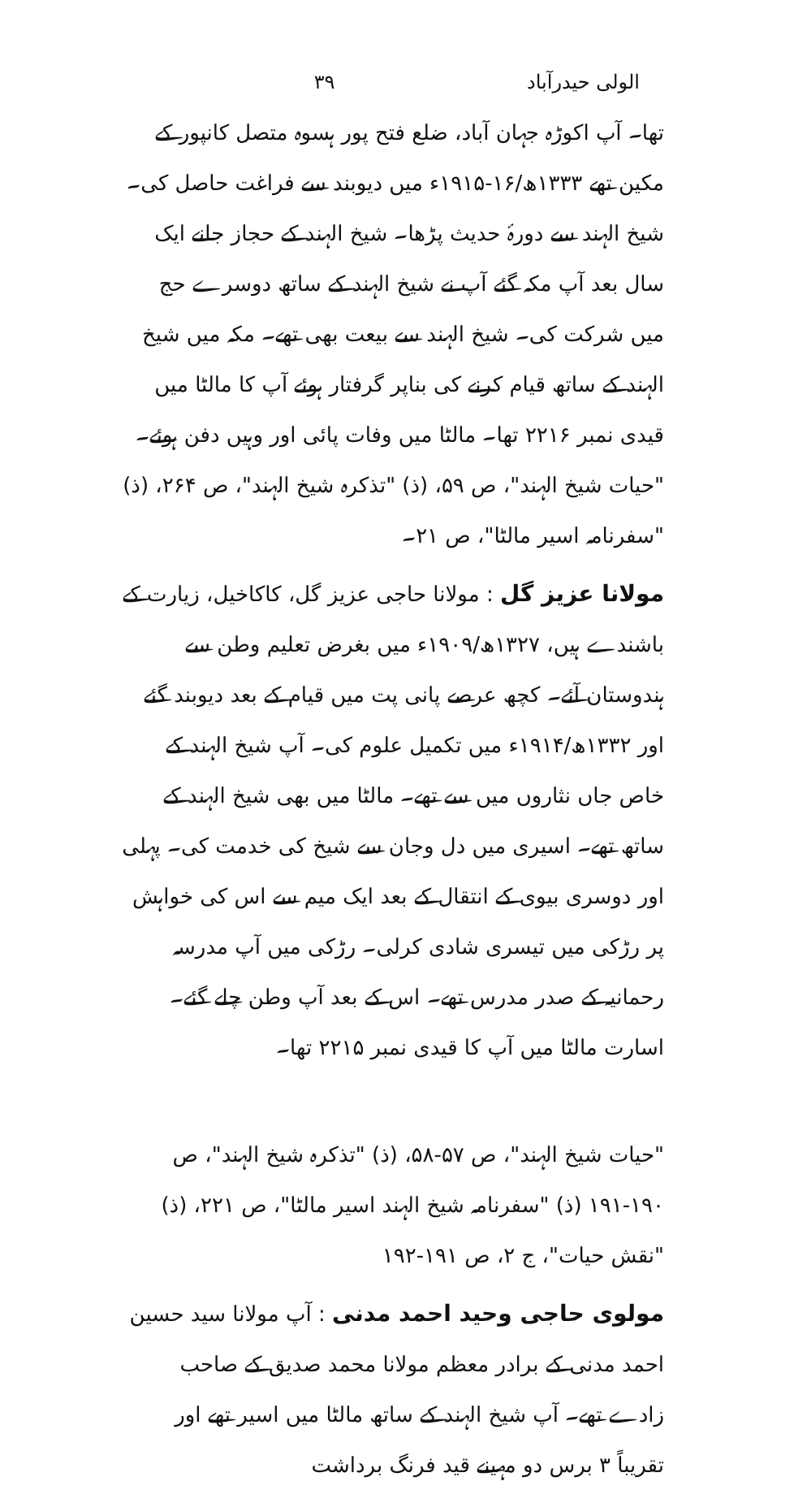الولی حیدرآباد ۳۹
تھا۔ آپ اکوڑہ جہان آباد، ضلع فتح پور ہسوہ متصل کانپور کے مکین تھے ۱۳۳۳ھ/۱۶-۱۹۱۵ء میں دیوبند سے فراغت حاصل کی۔ شیخ الہند سے دورۂ حدیث پڑھا۔ شیخ الہند کے حجاز جانے ایک سال بعد آپ مکہ گئے آپ نے شیخ الہند کے ساتھ دوسرے حج میں شرکت کی۔ شیخ الہند سے بیعت بھی تھے۔ مکہ میں شیخ الہند کے ساتھ قیام کرنے کی بناپر گرفتار ہوئے آپ کا مالٹا میں قیدی نمبر ۲۲۱۶ تھا۔ مالٹا میں وفات پائی اور وہیں دفن ہوئے۔ "حیات شیخ الہند"، ص ۵۹، (ذ) "تذکرہ شیخ الہند"، ص ۲۶۴، (ذ) "سفرنامہ اسیر مالٹا"، ص ۲۱۔
مولانا عزیز گل : مولانا حاجی عزیز گل، کاکاخیل، زیارت کے باشندے ہیں، ۱۳۲۷ھ/۱۹۰۹ء میں بغرض تعلیم وطن سے ہندوستان آئے۔ کچھ عرصے پانی پت میں قیام کے بعد دیوبند گئے اور ۱۳۳۲ھ/۱۹۱۴ء میں تکمیل علوم کی۔ آپ شیخ الہند کے خاص جاں نثاروں میں سے تھے۔ مالٹا میں بھی شیخ الہند کے ساتھ تھے۔ اسیری میں دل وجان سے شیخ کی خدمت کی۔ پہلی اور دوسری بیوی کے انتقال کے بعد ایک میم سے اس کی خواہش پر رڑکی میں تیسری شادی کرلی۔ رڑکی میں آپ مدرسہ رحمانیہ کے صدر مدرس تھے۔ اس کے بعد آپ وطن چلے گئے۔ اسارت مالٹا میں آپ کا قیدی نمبر ۲۲۱۵ تھا۔
"حیات شیخ الہند"، ص ۵۷-۵۸، (ذ) "تذکرہ شیخ الہند"، ص ۱۹۰-۱۹۱ (ذ) "سفرنامہ شیخ الہند اسیر مالٹا"، ص ۲۲۱، (ذ) "نقش حیات"، ج ۲، ص ۱۹۱-۱۹۲
مولوی حاجی وحید احمد مدنی : آپ مولانا سید حسین احمد مدنی کے برادر معظم مولانا محمد صدیق کے صاحب زادے تھے۔ آپ شیخ الہند کے ساتھ مالٹا میں اسیر تھے اور تقریباً ۳ برس دو مہینے قید فرنگ برداشت